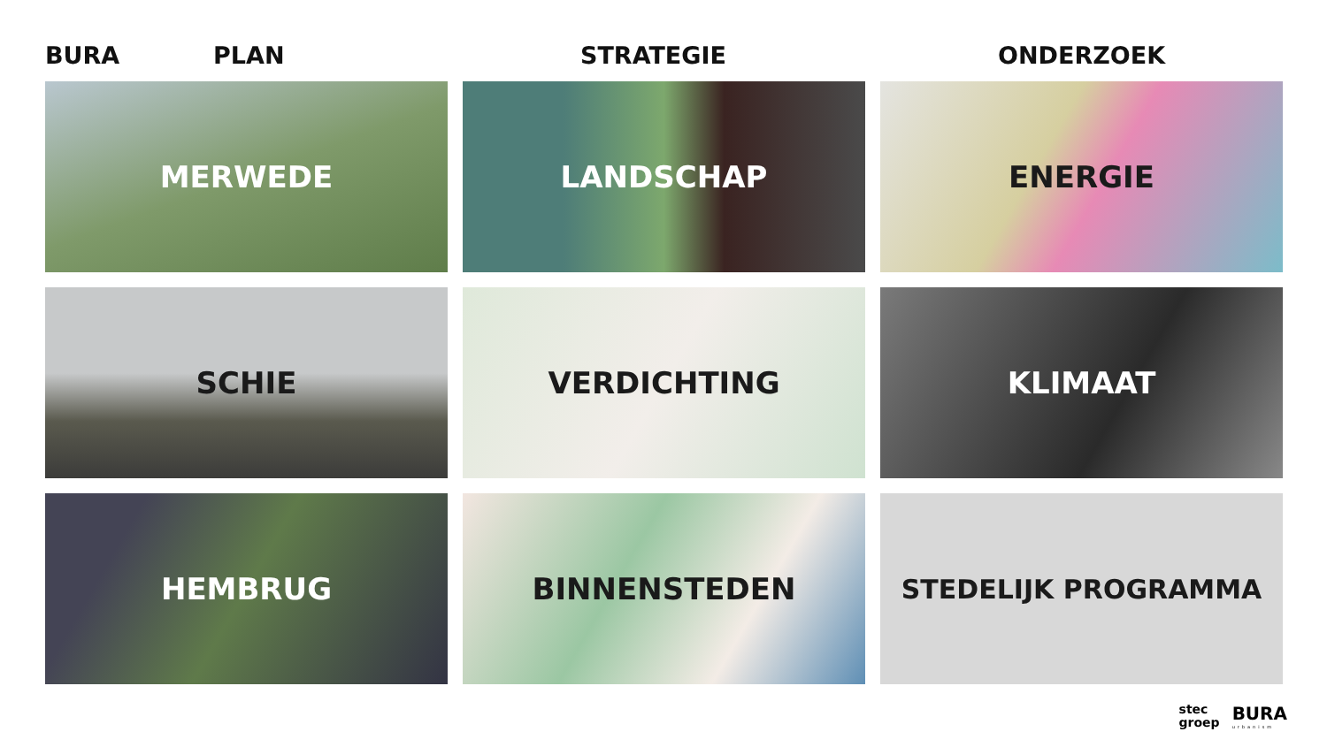BURA
PLAN
STRATEGIE
ONDERZOEK
MERWEDE
LANDSCHAP
ENERGIE
SCHIE
VERDICHTING
KLIMAAT
HEMBRUG
BINNENSTEDEN
STEDELIJK PROGRAMMA
stec
groep
BURA
urbanism